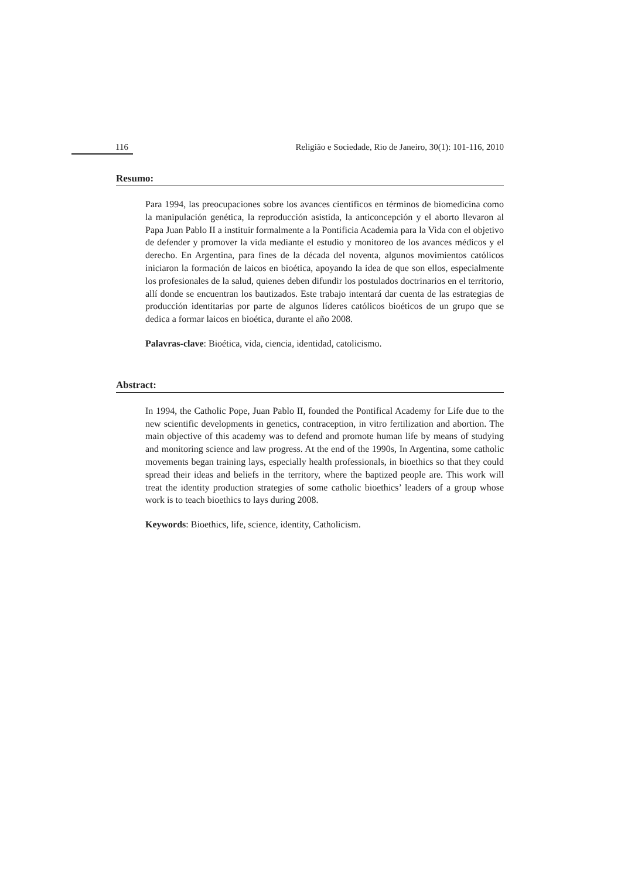116 Religião e Sociedade, Rio de Janeiro, 30(1): 101-116, 2010
Resumo:
Para 1994, las preocupaciones sobre los avances científicos en términos de biomedicina como la manipulación genética, la reproducción asistida, la anticoncepción y el aborto llevaron al Papa Juan Pablo II a instituir formalmente a la Pontificia Academia para la Vida con el objetivo de defender y promover la vida mediante el estudio y monitoreo de los avances médicos y el derecho. En Argentina, para fines de la década del noventa, algunos movimientos católicos iniciaron la formación de laicos en bioética, apoyando la idea de que son ellos, especialmente los profesionales de la salud, quienes deben difundir los postulados doctrinarios en el territorio, allí donde se encuentran los bautizados. Este trabajo intentará dar cuenta de las estrategias de producción identitarias por parte de algunos líderes católicos bioéticos de un grupo que se dedica a formar laicos en bioética, durante el año 2008.
Palavras-clave: Bioética, vida, ciencia, identidad, catolicismo.
Abstract:
In 1994, the Catholic Pope, Juan Pablo II, founded the Pontifical Academy for Life due to the new scientific developments in genetics, contraception, in vitro fertilization and abortion. The main objective of this academy was to defend and promote human life by means of studying and monitoring science and law progress. At the end of the 1990s, In Argentina, some catholic movements began training lays, especially health professionals, in bioethics so that they could spread their ideas and beliefs in the territory, where the baptized people are. This work will treat the identity production strategies of some catholic bioethics’ leaders of a group whose work is to teach bioethics to lays during 2008.
Keywords: Bioethics, life, science, identity, Catholicism.